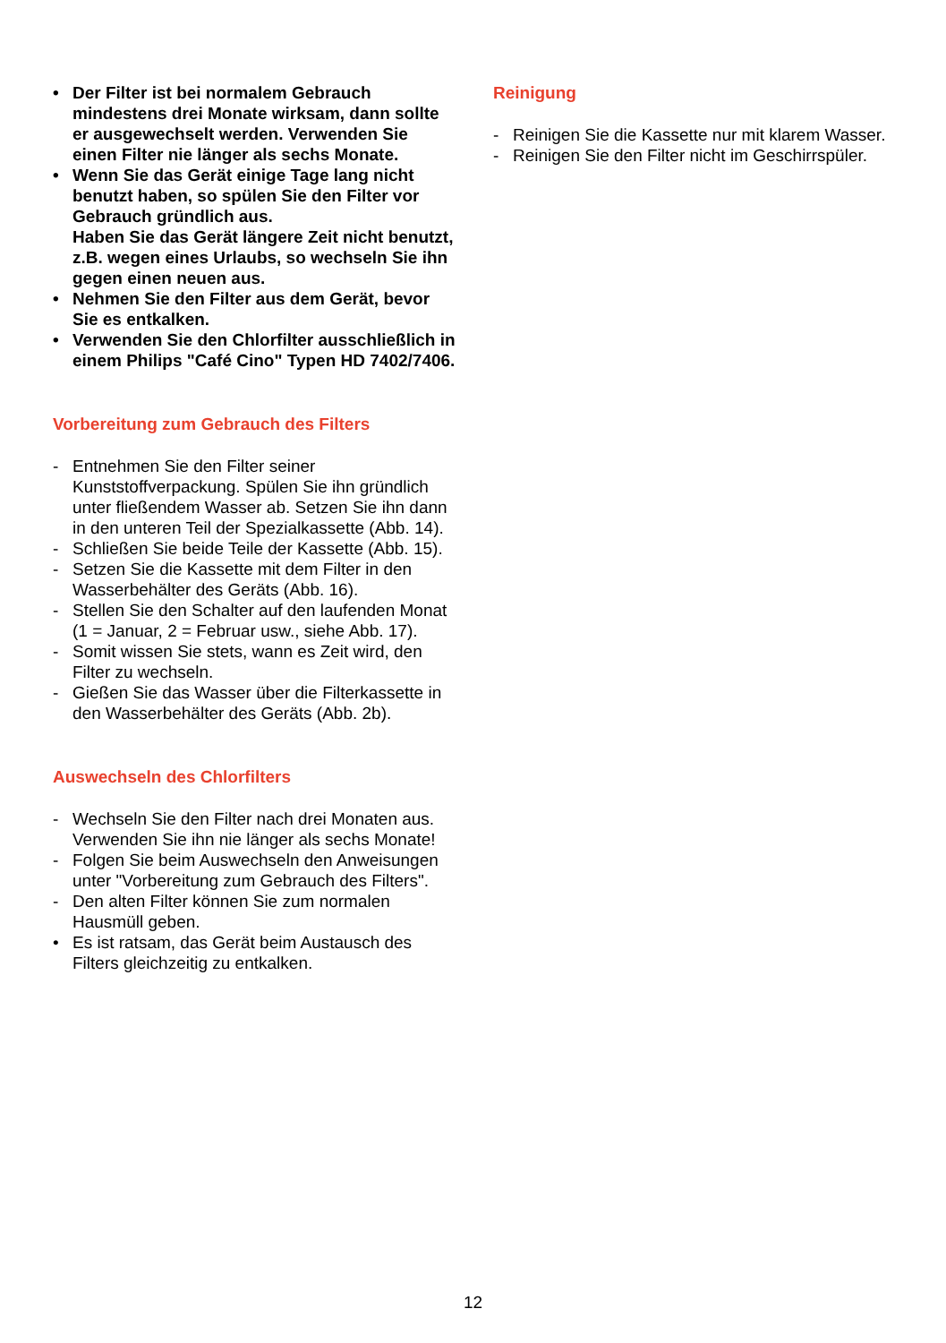• Der Filter ist bei normalem Gebrauch mindestens drei Monate wirksam, dann sollte er ausgewechselt werden. Verwenden Sie einen Filter nie länger als sechs Monate.
• Wenn Sie das Gerät einige Tage lang nicht benutzt haben, so spülen Sie den Filter vor Gebrauch gründlich aus.
Haben Sie das Gerät längere Zeit nicht benutzt, z.B. wegen eines Urlaubs, so wechseln Sie ihn gegen einen neuen aus.
• Nehmen Sie den Filter aus dem Gerät, bevor Sie es entkalken.
• Verwenden Sie den Chlorfilter ausschließlich in einem Philips "Café Cino" Typen HD 7402/7406.
Vorbereitung zum Gebrauch des Filters
- Entnehmen Sie den Filter seiner Kunststoffverpackung. Spülen Sie ihn gründlich unter fließendem Wasser ab. Setzen Sie ihn dann in den unteren Teil der Spezialkassette (Abb. 14).
- Schließen Sie beide Teile der Kassette (Abb. 15).
- Setzen Sie die Kassette mit dem Filter in den Wasserbehälter des Geräts (Abb. 16).
- Stellen Sie den Schalter auf den laufenden Monat (1 = Januar, 2 = Februar usw., siehe Abb. 17).
- Somit wissen Sie stets, wann es Zeit wird, den Filter zu wechseln.
- Gießen Sie das Wasser über die Filterkassette in den Wasserbehälter des Geräts (Abb. 2b).
Auswechseln des Chlorfilters
- Wechseln Sie den Filter nach drei Monaten aus. Verwenden Sie ihn nie länger als sechs Monate!
- Folgen Sie beim Auswechseln den Anweisungen unter "Vorbereitung zum Gebrauch des Filters".
- Den alten Filter können Sie zum normalen Hausmüll geben.
• Es ist ratsam, das Gerät beim Austausch des Filters gleichzeitig zu entkalken.
Reinigung
- Reinigen Sie die Kassette nur mit klarem Wasser.
- Reinigen Sie den Filter nicht im Geschirrspüler.
12